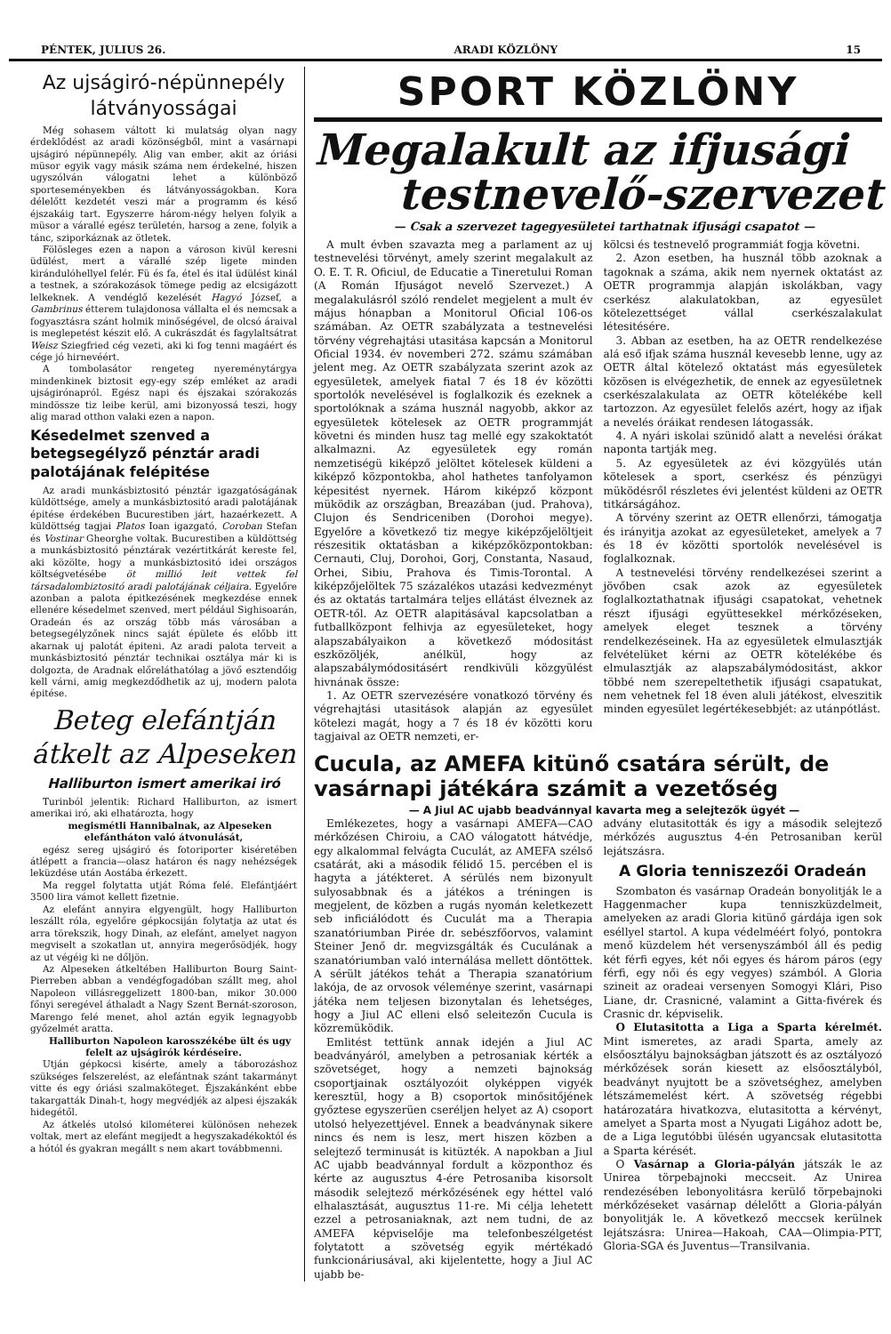PÉNTEK, JULIUS 26. ARADI KÖZLÖNY 15
Az ujságiró-népünnepély látványosságai
Még sohasem váltott ki mulatság olyan nagy érdeklődést az aradi közönségből, mint a vasárnapi ujságiró népünnepély. Alig van ember, akit az óriási müsor egyik vagy másik száma nem érdekelné, hiszen ugyszólván válogatni lehet a különböző sporteseményekben és látványosságokban. Kora délelőtt kezdetét veszi már a programm és késő éjszakáig tart. Egyszerre három-négy helyen folyik a müsor a várallé egész területén, harsog a zene, folyik a tánc, sziporkáznak az ötletek.
Fölösleges ezen a napon a városon kivül keresni üdülést, mert a várallé szép ligete minden kirándulóhellyel felér. Fü és fa, étel és ital üdülést kinál a testnek, a szórakozások tömege pedig az elcsigázott lelkeknek. A vendéglő kezelését Hagyó József, a Gambrinus étterem tulajdonosa vállalta el és nemcsak a fogyasztásra szánt holmik minőségével, de olcsó áraival is meglepetést készit elő. A cukrászdát és fagylaltsátrat Weisz Sziegfried cég vezeti, aki ki fog tenni magáért és cége jó hirnevéért.
A tombolasátor rengeteg nyereménytárgya mindenkinek biztosit egy-egy szép emléket az aradi ujságirónapról. Egész napi és éjszakai szórakozás mindössze tiz leibe kerül, ami bizonyossá teszi, hogy alig marad otthon valaki ezen a napon.
Késedelmet szenved a betegsegélyző pénztár aradi palotájának felépitése
Az aradi munkásbiztositó pénztár igazgatóságának küldöttsége, amely a munkásbiztositó aradi palotájának épitése érdekében Bucurestiben járt, hazaérkezett. A küldöttség tagjai Platos Ioan igazgató, Coroban Stefan és Vostinar Gheorghe voltak. Bucurestiben a küldöttség a munkásbiztositó pénztárak vezértitkárát kereste fel, aki közölte, hogy a munkásbiztositó idei országos költségvetésébe öt millió leit vettek fel társadalombiztositó aradi palotájának céljaira. Egyelőre azonban a palota épitkezésének megkezdése ennek ellenére késedelmet szenved, mert például Sighisoarán, Oradeán és az ország több más városában a betegsegélyzőnek nincs saját épülete és előbb itt akarnak uj palotát épiteni. Az aradi palota terveit a munkásbiztositó pénztár technikai osztálya már ki is dolgozta, de Aradnak előreláthatólag a jövő esztendőig kell várni, amig megkezdődhetik az uj, modern palota épitése.
Beteg elefántján átkelt az Alpeseken
Halliburton ismert amerikai iró
Turinból jelentik: Richard Halliburton, az ismert amerikai iró, aki elhatározta, hogy
megismétli Hannibalnak, az Alpeseken elefántháton való átvonulását,
egész sereg ujságiró és fotoriporter kiséretében átlépett a francia—olasz határon és nagy nehézségek leküzdése után Aostába érkezett.
Ma reggel folytatta utját Róma felé. Elefántjáért 3500 lira vámot kellett fizetnie.
Az elefánt annyira elgyengült, hogy Halliburton leszállt róla, egyelőre gépkocsiján folytatja az utat és arra törekszik, hogy Dinah, az elefánt, amelyet nagyon megviselt a szokatlan ut, annyira megerősödjék, hogy az ut végéig ki ne dőljön.
Az Alpeseken átkeltében Halliburton Bourg Saint-Pierreben abban a vendégfogadóban szállt meg, ahol Napoleon villásreggelizett 1800-ban, mikor 30.000 főnyi seregével áthaladt a Nagy Szent Bernát-szoroson, Marengo felé menet, ahol aztán egyik legnagyobb győzelmét aratta.
Halliburton Napoleon karosszékébe ült és ugy felelt az ujságirók kérdéseire.
Utján gépkocsi kisérte, amely a táborozáshoz szükséges felszerelést, az elefántnak szánt takarmányt vitte és egy óriási szalmaköteget. Éjszakánként ebbe takargatták Dinah-t, hogy megvédjék az alpesi éjszakák hidegétől.
Az átkelés utolsó kilométerei különösen nehezek voltak, mert az elefánt megijedt a hegyszakadékoktól és a hótól és gyakran megállt s nem akart továbbmenni.
SPORT KÖZLÖNY
Megalakult az ifjusági
testnevelő-szervezet
— Csak a szervezet tagegyesületei tarthatnak ifjusági csapatot —
A mult évben szavazta meg a parlament az uj testnevelési törvényt, amely szerint megalakult az O. E. T. R. Oficiul, de Educatie a Tineretului Roman (A Román Ifjuságot nevelő Szervezet.) A megalakulásról szóló rendelet megjelent a mult év május hónapban a Monitorul Oficial 106-os számában. Az OETR szabályzata a testnevelési törvény végrehajtási utasitása kapcsán a Monitorul Oficial 1934. év novemberi 272. számu számában jelent meg. Az OETR szabályzata szerint azok az egyesületek, amelyek fiatal 7 és 18 év közötti sportolók nevelésével is foglalkozik és ezeknek a sportolóknak a száma husznál nagyobb, akkor az egyesületek kötelesek az OETR programmját követni és minden husz tag mellé egy szakoktatót alkalmazni. Az egyesületek egy román nemzetiségü kiképző jelöltet kötelesek küldeni a kiképző központokba, ahol hathetes tanfolyamon képesitést nyernek. Három kiképző központ müködik az országban, Breazában (jud. Prahova), Clujon és Sendriceniben (Dorohoi megye). Egyelőre a következő tiz megye kiképzőjelöltjeit részesitik oktatásban a kiképzőközpontokban: Cernauti, Cluj, Dorohoi, Gorj, Constanta, Nasaud, Orhei, Sibiu, Prahova és Timis-Torontal. A kiképzőjelöltek 75 százalékos utazási kedvezményt és az oktatás tartalmára teljes ellátást élveznek az OETR-től. Az OETR alapitásával kapcsolatban a futballközpont felhivja az egyesületeket, hogy alapszabályaikon a következő módositást eszközöljék, anélkül, hogy az alapszabálymódositásért rendkivüli közgyülést hivnának össze:
1. Az OETR szervezésére vonatkozó törvény és végrehajtási utasitások alapján az egyesület kötelezi magát, hogy a 7 és 18 év közötti koru tagjaival az OETR nemzeti, er-
kölcsi és testnevelő programmiát fogja követni.
2. Azon esetben, ha husznál több azoknak a tagoknak a száma, akik nem nyernek oktatást az OETR programmja alapján iskolákban, vagy cserkész alakulatokban, az egyesület kötelezettséget vállal cserkészalakulat létesitésére.
3. Abban az esetben, ha az OETR rendelkezése alá eső ifjak száma husznál kevesebb lenne, ugy az OETR által kötelező oktatást más egyesületek közösen is elvégezhetik, de ennek az egyesületnek cserkészalakulata az OETR kötelékébe kell tartozzon. Az egyesület felelős azért, hogy az ifjak a nevelés óráikat rendesen látogassák.
4. A nyári iskolai szünidő alatt a nevelési órákat naponta tartják meg.
5. Az egyesületek az évi közgyülés után kötelesek a sport, cserkész és pénzügyi müködésről részletes évi jelentést küldeni az OETR titkárságához.
A törvény szerint az OETR ellenőrzi, támogatja és irányitja azokat az egyesületeket, amelyek a 7 és 18 év közötti sportolók nevelésével is foglalkoznak.
A testnevelési törvény rendelkezései szerint a jövőben csak azok az egyesületek foglalkoztathatnak ifjusági csapatokat, vehetnek részt ifjusági együttesekkel mérkőzéseken, amelyek eleget tesznek a törvény rendelkezéseinek. Ha az egyesületek elmulasztják felvételüket kérni az OETR kötelékébe és elmulasztják az alapszabálymódositást, akkor többé nem szerepeltethetik ifjusági csapatukat, nem vehetnek fel 18 éven aluli játékost, elveszitik minden egyesület legértékesebbjét: az utánpótlást.
Cucula, az AMEFA kitünő csatára sérült, de vasárnapi játékára számit a vezetőség
— A Jiul AC ujabb beadvánnyal kavarta meg a selejtezők ügyét —
Emlékezetes, hogy a vasárnapi AMEFA—CAO mérkőzésen Chiroiu, a CAO válogatott hátvédje, egy alkalommal felvágta Cuculát, az AMEFA szélső csatárát, aki a második félidő 15. percében el is hagyta a játékteret. A sérülés nem bizonyult sulyosabbnak és a játékos a tréningen is megjelent, de közben a rugás nyomán keletkezett seb inficiálódott és Cuculát ma a Therapia szanatóriumban Pirée dr. sebészfőorvos, valamint Steiner Jenő dr. megvizsgálták és Cuculának a szanatóriumban való internálása mellett döntöttek. A sérült játékos tehát a Therapia szanatórium lakója, de az orvosok véleménye szerint, vasárnapi játéka nem teljesen bizonytalan és lehetséges, hogy a Jiul AC elleni első seleitezőn Cucula is közremüködik.
Emlitést tettünk annak idején a Jiul AC beadványáról, amelyben a petrosaniak kérték a szövetséget, hogy a nemzeti bajnokság csoportjainak osztályozóit olyképpen vigyék keresztül, hogy a B) csoportok minősitőjének győztese egyszerüen cseréljen helyet az A) csoport utolsó helyezettjével. Ennek a beadványnak sikere nincs és nem is lesz, mert hiszen közben a selejtező terminusát is kitüzték. A napokban a Jiul AC ujabb beadvánnyal fordult a központhoz és kérte az augusztus 4-ére Petrosaniba kisorsolt második selejtező mérkőzésének egy héttel való elhalasztását, augusztus 11-re. Mi célja lehetett ezzel a petrosaniaknak, azt nem tudni, de az AMEFA képviselője ma telefonbeszélgetést folytatott a szövetség egyik mértékadó funkcionáriusával, aki kijelentette, hogy a Jiul AC ujabb be-
advány elutasitották és igy a második selejtező mérkőzés augusztus 4-én Petrosaniban kerül lejátszásra.
A Gloria tenniszezői Oradeán
Szombaton és vasárnap Oradeán bonyolitják le a Haggenmacher kupa tenniszküzdelmeit, amelyeken az aradi Gloria kitünő gárdája igen sok eséllyel startol. A kupa védelméért folyó, pontokra menő küzdelem hét versenyszámból áll és pedig két férfi egyes, két női egyes és három páros (egy férfi, egy női és egy vegyes) számból. A Gloria szineit az oradeai versenyen Somogyi Klári, Piso Liane, dr. Crasnicné, valamint a Gitta-fivérek és Crasnic dr. képviselik.
O Elutasitotta a Liga a Sparta kérelmét. Mint ismeretes, az aradi Sparta, amely az elsőosztályu bajnokságban játszott és az osztályozó mérkőzések során kiesett az elsőosztályból, beadványt nyujtott be a szövetséghez, amelyben létszámemelést kért. A szövetség régebbi határozatára hivatkozva, elutasitotta a kérvényt, amelyet a Sparta most a Nyugati Ligához adott be, de a Liga legutóbbi ülésén ugyancsak elutasitotta a Sparta kérését.
O Vasárnap a Gloria-pályán játszák le az Unirea törpebajnoki meccseit. Az Unirea rendezésében lebonyolitásra kerülő törpebajnoki mérkőzéseket vasárnap délelőtt a Gloria-pályán bonyolitják le. A következő meccsek kerülnek lejátszásra: Unirea—Hakoah, CAA—Olimpia-PTT, Gloria-SGA és Juventus—Transilvania.